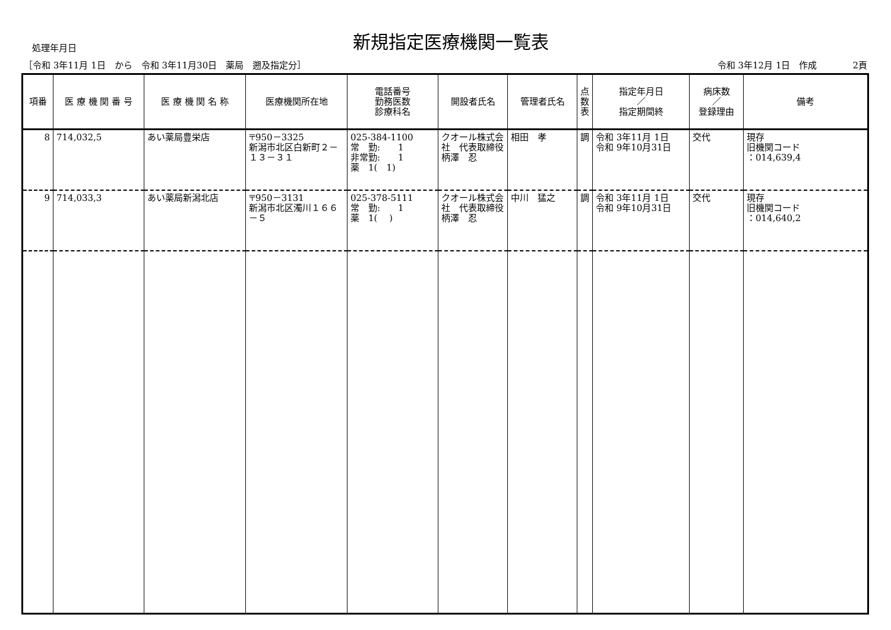処理年月日
新規指定医療機関一覧表
［令和 3年11月 1日　から　令和 3年11月30日　薬局　遡及指定分］ 令和 3年12月 1日　作成　　　　2頁
| 項番 | 医 療 機 関 番 号 | 医 療 機 関 名 称 | 医療機関所在地 | 電話番号 勤務医数 診療科名 | 開設者氏名 | 管理者氏名 | 点 数 表 | 指定年月日 ／ 指定期間終 | 病床数 ／ 登録理由 | 備考 |
| --- | --- | --- | --- | --- | --- | --- | --- | --- | --- | --- |
| 8 | 714,032,5 | あい薬局豊栄店 | 〒950－3325 新潟市北区白新町２－１３－３１ | 025-384-1100 常 勤: 1 非常勤: 1 薬 1( 1) | クオール株式会社 代表取締役 柄澤 忍 | 相田 孝 | 調 | 令和 3年11月 1日 令和 9年10月31日 | 交代 | 現存 旧機関コード ：014,639,4 |
| 9 | 714,033,3 | あい薬局新潟北店 | 〒950－3131 新潟市北区濁川１６６－５ | 025-378-5111 常 勤: 1 薬 1( ) | クオール株式会社 代表取締役 柄澤 忍 | 中川 猛之 | 調 | 令和 3年11月 1日 令和 9年10月31日 | 交代 | 現存 旧機関コード ：014,640,2 |